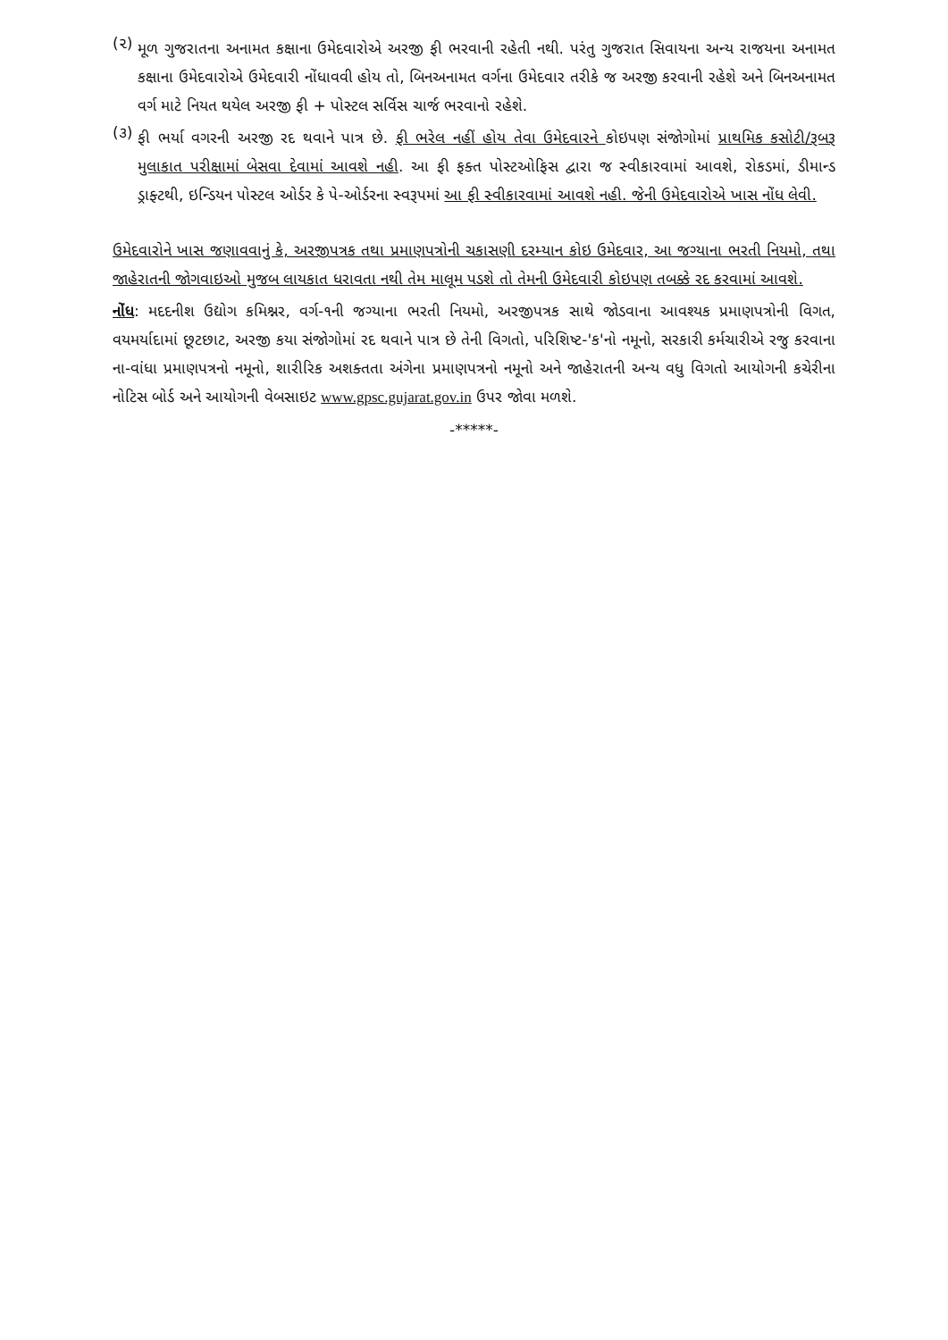(૨)
મૂળ ગુજરાતના અનામત કક્ષાના ઉમેદવારોએ અરજી ફી ભરવાની રહેતી નથી. પરંતુ ગુજરાત સિવાયના અન્ય રાજયના અનામત કક્ષાના ઉમેદવારોએ ઉમેદવારી નોંધાવવી હોય તો, બિનઅનામત વર્ગના ઉમેદવાર તરીકે જ અરજી કરવાની રહેશે અને બિનઅનામત વર્ગ માટે નિયત થયેલ અરજી ફી + પોસ્ટલ સર્વિસ ચાર્જ ભરવાનો રહેશે.
(૩)
ફી ભર્યા વગરની અરજી રદ થવાને પાત્ર છે. ફી ભરેલ નહીં હોય તેવા ઉમેદવારને કોઇપણ સંજોગોમાં પ્રાથમિક કસોટી/રૂબરૂ મુલાકાત પરીક્ષામાં બેસવા દેવામાં આવશે નહી. આ ફી ફક્ત પોસ્ટઓફિસ દ્વારા જ સ્વીકારવામાં આવશે, રોકડમાં, ડીમાન્ડ ડ્રાફ્ટથી, ઇન્ડિયન પોસ્ટલ ઓર્ડર કે પે-ઓર્ડરના સ્વરૂપમાં આ ફી સ્વીકારવામાં આવશે નહી. જેની ઉમેદવારોએ ખાસ નોંધ લેવી.
ઉમેદવારોને ખાસ જણાવવાનું કે, અરજીપત્રક તથા પ્રમાણપત્રોની ચકાસણી દરમ્યાન કોઇ ઉમેદવાર, આ જગ્યાના ભરતી નિયમો, તથા જાહેરાતની જોગવાઇઓ મુજબ લાયકાત ધરાવતા નથી તેમ માલૂમ પડશે તો તેમની ઉમેદવારી કોઇપણ તબક્કે રદ કરવામાં આવશે.
નોંધ: મદદનીશ ઉદ્યોગ કમિશ્નર, વર્ગ-૧ની જગ્યાના ભરતી નિયમો, અરજીપત્રક સાથે જોડવાના આવશ્યક પ્રમાણપત્રોની વિગત, વયમર્યાદામાં છૂટછાટ, અરજી કયા સંજોગોમાં રદ થવાને પાત્ર છે તેની વિગતો, પરિશિષ્ટ-'ક'નો નમૂનો, સરકારી કર્મચારીએ રજુ કરવાના ના-વાંધા પ્રમાણપત્રનો નમૂનો, શારીરિક અશક્તતા અંગેના પ્રમાણપત્રનો નમૂનો અને જાહેરાતની અન્ય વધુ વિગતો આયોગની કચેરીના નોટિસ બોર્ડ અને આયોગની વેબસાઇટ www.gpsc.gujarat.gov.in ઉપર જોવા મળશે.
-*****-